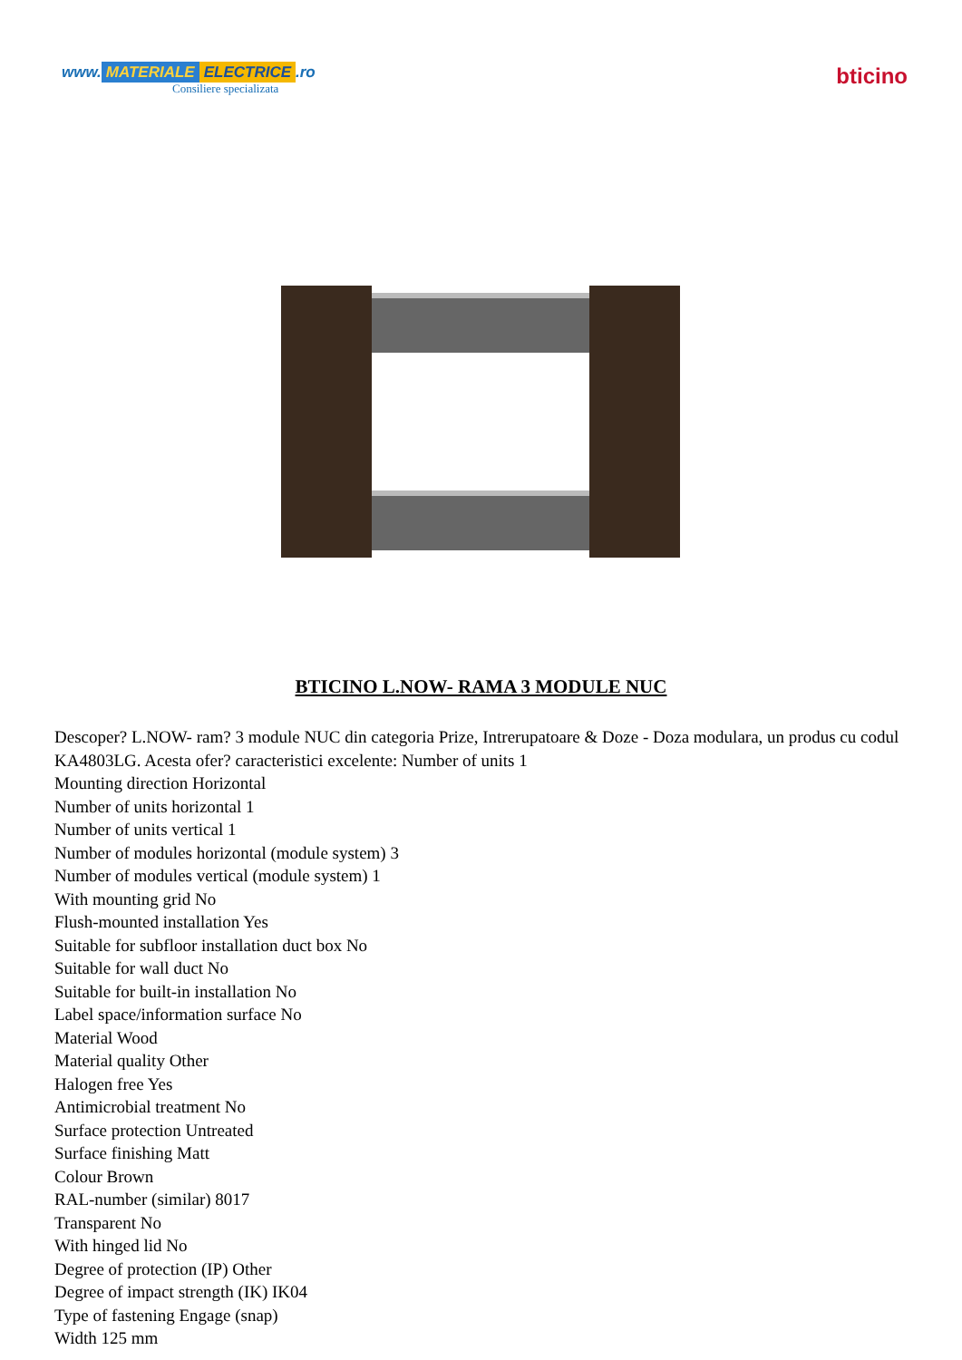www. MATERIALE ELECTRICE.ro
Consiliere specializata
bticino
BTICINO L.NOW- RAMA 3 MODULE NUC
Descoper? L.NOW- ram? 3 module NUC din categoria Prize, Intrerupatoare & Doze - Doza modulara, un produs cu codul KA4803LG. Acesta ofer? caracteristici excelente: Number of units 1
Mounting direction Horizontal
Number of units horizontal 1
Number of units vertical 1
Number of modules horizontal (module system) 3
Number of modules vertical (module system) 1
With mounting grid No
Flush-mounted installation Yes
Suitable for subfloor installation duct box No
Suitable for wall duct No
Suitable for built-in installation No
Label space/information surface No
Material Wood
Material quality Other
Halogen free Yes
Antimicrobial treatment No
Surface protection Untreated
Surface finishing Matt
Colour Brown
RAL-number (similar) 8017
Transparent No
With hinged lid No
Degree of protection (IP) Other
Degree of impact strength (IK) IK04
Type of fastening Engage (snap)
Width 125 mm